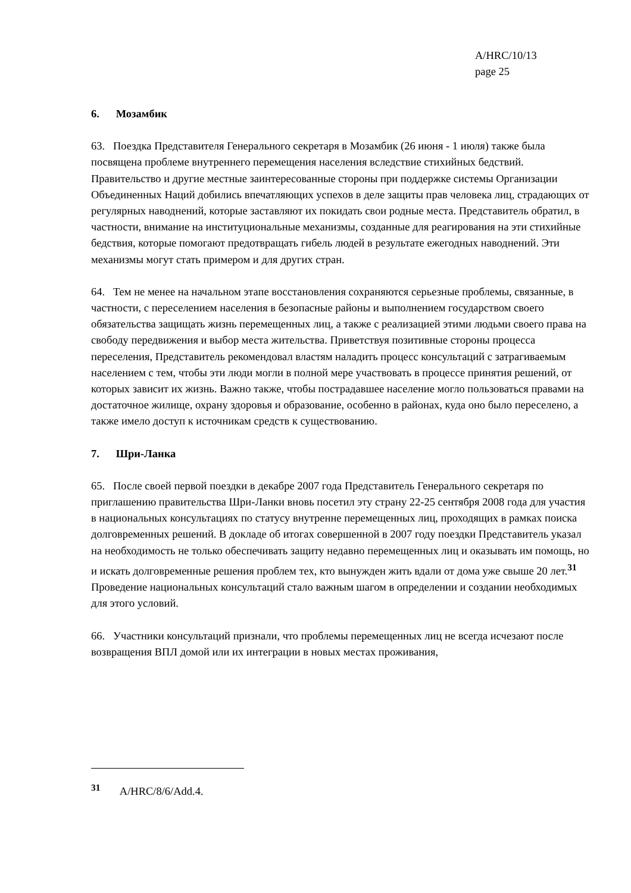A/HRC/10/13
page 25
6. Мозамбик
63. Поездка Представителя Генерального секретаря в Мозамбик (26 июня - 1 июля) также была посвящена проблеме внутреннего перемещения населения вследствие стихийных бедствий. Правительство и другие местные заинтересованные стороны при поддержке системы Организации Объединенных Наций добились впечатляющих успехов в деле защиты прав человека лиц, страдающих от регулярных наводнений, которые заставляют их покидать свои родные места. Представитель обратил, в частности, внимание на институциональные механизмы, созданные для реагирования на эти стихийные бедствия, которые помогают предотвращать гибель людей в результате ежегодных наводнений. Эти механизмы могут стать примером и для других стран.
64. Тем не менее на начальном этапе восстановления сохраняются серьезные проблемы, связанные, в частности, с переселением населения в безопасные районы и выполнением государством своего обязательства защищать жизнь перемещенных лиц, а также с реализацией этими людьми своего права на свободу передвижения и выбор места жительства. Приветствуя позитивные стороны процесса переселения, Представитель рекомендовал властям наладить процесс консультаций с затрагиваемым населением с тем, чтобы эти люди могли в полной мере участвовать в процессе принятия решений, от которых зависит их жизнь. Важно также, чтобы пострадавшее население могло пользоваться правами на достаточное жилище, охрану здоровья и образование, особенно в районах, куда оно было переселено, а также имело доступ к источникам средств к существованию.
7. Шри-Ланка
65. После своей первой поездки в декабре 2007 года Представитель Генерального секретаря по приглашению правительства Шри-Ланки вновь посетил эту страну 22-25 сентября 2008 года для участия в национальных консультациях по статусу внутренне перемещенных лиц, проходящих в рамках поиска долговременных решений. В докладе об итогах совершенной в 2007 году поездки Представитель указал на необходимость не только обеспечивать защиту недавно перемещенных лиц и оказывать им помощь, но и искать долговременные решения проблем тех, кто вынужден жить вдали от дома уже свыше 20 лет.<sup>31</sup> Проведение национальных консультаций стало важным шагом в определении и создании необходимых для этого условий.
66. Участники консультаций признали, что проблемы перемещенных лиц не всегда исчезают после возвращения ВПЛ домой или их интеграции в новых местах проживания,
<sup>31</sup> A/HRC/8/6/Add.4.